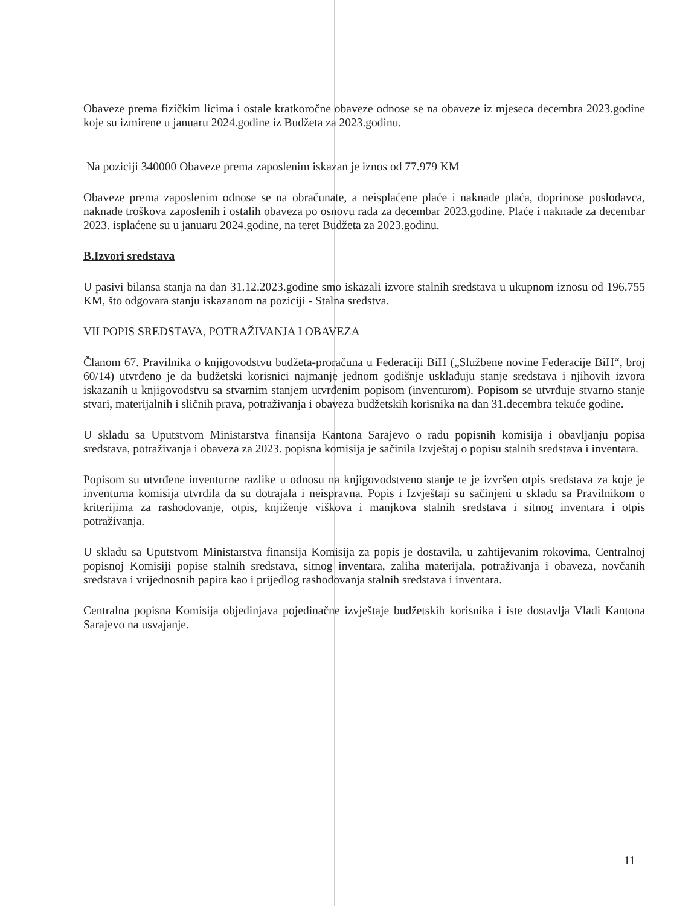Obaveze prema fizičkim licima i ostale kratkoročne obaveze odnose se na obaveze iz mjeseca decembra 2023.godine koje su izmirene u januaru 2024.godine iz Budžeta za 2023.godinu.
Na poziciji 340000 Obaveze prema zaposlenim iskazan je iznos od 77.979 KM
Obaveze prema zaposlenim odnose se na obračunate, a neisplaćene plaće i naknade plaća, doprinose poslodavca, naknade troškova zaposlenih i ostalih obaveza po osnovu rada za decembar 2023.godine. Plaće i naknade za decembar 2023. isplaćene su u januaru 2024.godine, na teret Budžeta za 2023.godinu.
B.Izvori sredstava
U pasivi bilansa stanja na dan 31.12.2023.godine smo iskazali izvore stalnih sredstava u ukupnom iznosu od 196.755 KM, što odgovara stanju iskazanom na poziciji - Stalna sredstva.
VII POPIS SREDSTAVA, POTRAŽIVANJA I OBAVEZA
Članom 67. Pravilnika o knjigovodstvu budžeta-proračuna u Federaciji BiH („Službene novine Federacije BiH“, broj 60/14) utvrđeno je da budžetski korisnici najmanje jednom godišnje usklađuju stanje sredstava i njihovih izvora iskazanih u knjigovodstvu sa stvarnim stanjem utvrđenim popisom (inventurom). Popisom se utvrđuje stvarno stanje stvari, materijalnih i sličnih prava, potraživanja i obaveza budžetskih korisnika na dan 31.decembra tekuće godine.
U skladu sa Uputstvom Ministarstva finansija Kantona Sarajevo o radu popisnih komisija i obavljanju popisa sredstava, potraživanja i obaveza za 2023. popisna komisija je sačinila Izvještaj o popisu stalnih sredstava i inventara.
Popisom su utvrđene inventurne razlike u odnosu na knjigovodstveno stanje te je izvršen otpis sredstava za koje je inventurna komisija utvrdila da su dotrajala i neispravna. Popis i Izvještaji su sačinjeni u skladu sa Pravilnikom o kriterijima za rashodovanje, otpis, knjiženje viškova i manjkova stalnih sredstava i sitnog inventara i otpis potraživanja.
U skladu sa Uputstvom Ministarstva finansija Komisija za popis je dostavila, u zahtijevanim rokovima, Centralnoj popisnoj Komisiji popise stalnih sredstava, sitnog inventara, zaliha materijala, potraživanja i obaveza, novčanih sredstava i vrijednosnih papira kao i prijedlog rashodovanja stalnih sredstava i inventara.
Centralna popisna Komisija objedinjava pojedinačne izvještaje budžetskih korisnika i iste dostavlja Vladi Kantona Sarajevo na usvajanje.
11